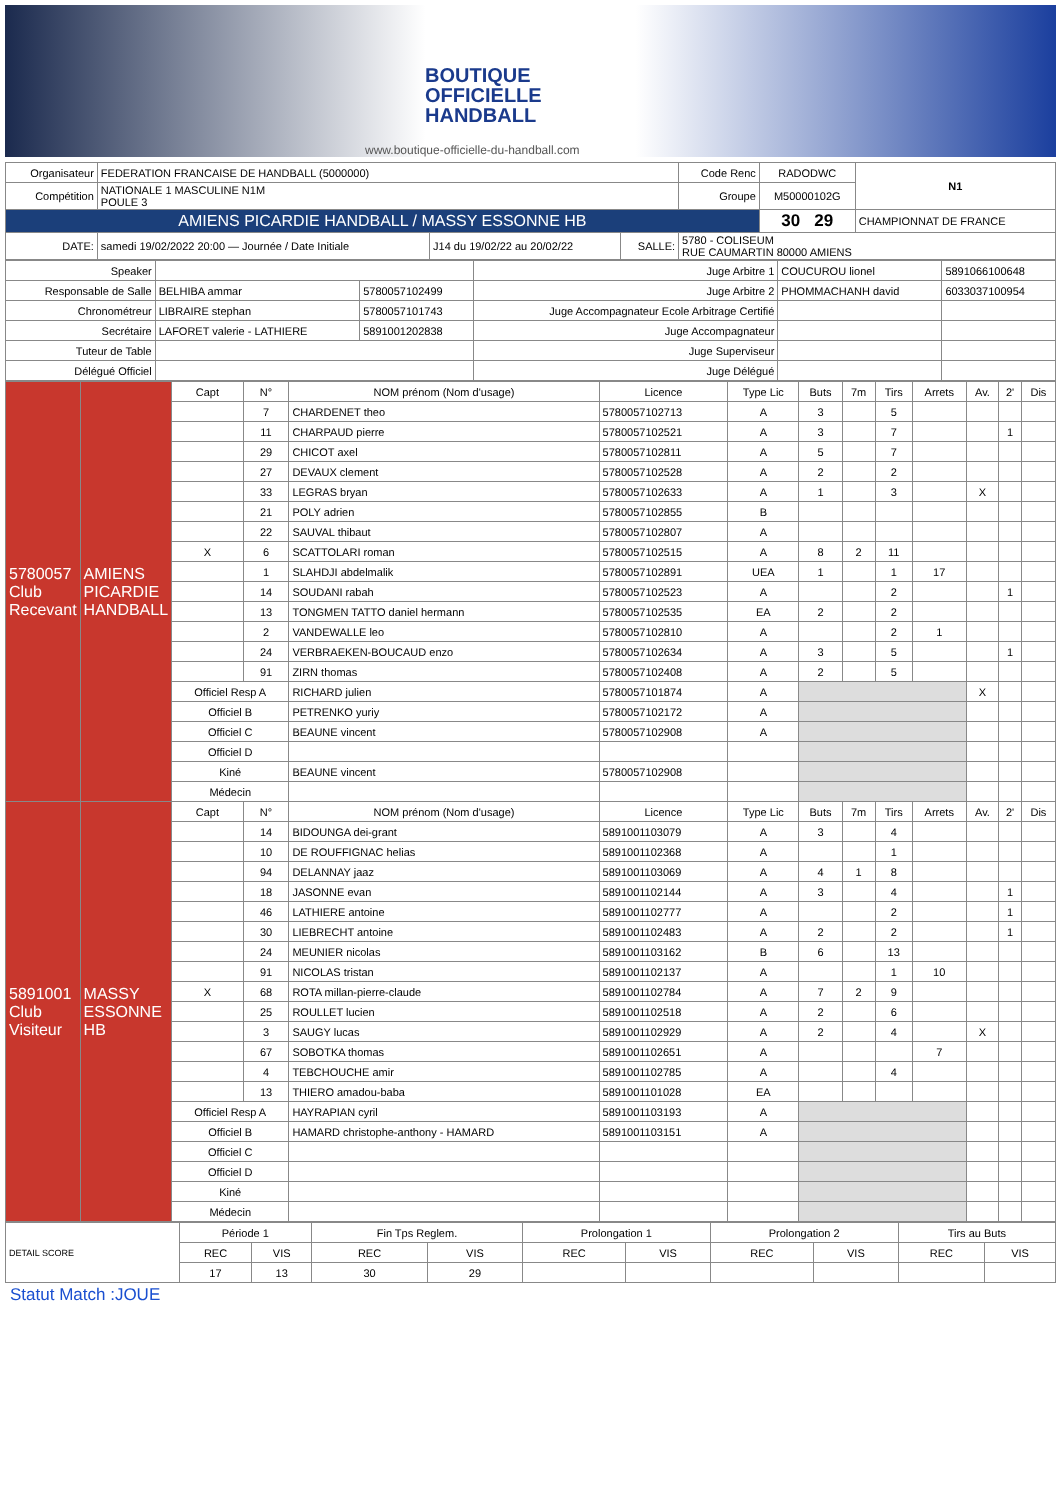BOUTIQUE
OFFICIELLE
HANDBALL
www.boutique-officielle-du-handball.com
| Organisateur | FEDERATION FRANCAISE DE HANDBALL (5000000) | | | Code Renc | RADODWC | N1 |
| Compétition | NATIONALE 1 MASCULINE N1M POULE 3 | | | Groupe | M50000102G | |
| AMIENS PICARDIE HANDBALL / MASSY ESSONNE HB | | | | | 30 29 | CHAMPIONNAT DE FRANCE |
| DATE: | samedi 19/02/2022 20:00 — Journée / Date Initiale | J14 du 19/02/22 au 20/02/22 | SALLE: | 5780 - COLISEUM RUE CAUMARTIN 80000 AMIENS | | |
| Speaker | | | Juge Arbitre 1 | COUCUROU lionel | 5891066100648 |
| Responsable de Salle | BELHIBA ammar | 5780057102499 | Juge Arbitre 2 | PHOMMACHANH david | 6033037100954 |
| Chronométreur | LIBRAIRE stephan | 5780057101743 | Juge Accompagnateur Ecole Arbitrage Certifié | | |
| Secrétaire | LAFORET valerie - LATHIERE | 5891001202838 | Juge Accompagnateur | | |
| Tuteur de Table | | | Juge Superviseur | | |
| Délégué Officiel | | | Juge Délégué | | |
| 5780057 Club Recevant | AMIENS PICARDIE HANDBALL | Capt | N° | NOM prénom (Nom d'usage) | Licence | Type Lic | Buts | 7m | Tirs | Arrets | Av. | 2' | Dis |
| | | | 7 | CHARDENET theo | 5780057102713 | A | 3 | | 5 | | | | |
| | | | 11 | CHARPAUD pierre | 5780057102521 | A | 3 | | 7 | | | 1 | |
| | | | 29 | CHICOT axel | 5780057102811 | A | 5 | | 7 | | | | |
| | | | 27 | DEVAUX clement | 5780057102528 | A | 2 | | 2 | | | | |
| | | | 33 | LEGRAS bryan | 5780057102633 | A | 1 | | 3 | | X | | |
| | | | 21 | POLY adrien | 5780057102855 | B | | | | | | | |
| | | | 22 | SAUVAL thibaut | 5780057102807 | A | | | | | | | |
| | | X | 6 | SCATTOLARI roman | 5780057102515 | A | 8 | 2 | 11 | | | | |
| | | | 1 | SLAHDJI abdelmalik | 5780057102891 | UEA | 1 | | 1 | 17 | | | |
| | | | 14 | SOUDANI rabah | 5780057102523 | A | | | 2 | | | 1 | |
| | | | 13 | TONGMEN TATTO daniel hermann | 5780057102535 | EA | 2 | | 2 | | | | |
| | | | 2 | VANDEWALLE leo | 5780057102810 | A | | | 2 | 1 | | | |
| | | | 24 | VERBRAEKEN-BOUCAUD enzo | 5780057102634 | A | 3 | | 5 | | | 1 | |
| | | | 91 | ZIRN thomas | 5780057102408 | A | 2 | | 5 | | | | |
| | | Officiel Resp A | | RICHARD julien | 5780057101874 | A | | | | | X | | |
| | | Officiel B | | PETRENKO yuriy | 5780057102172 | A | | | | | | | |
| | | Officiel C | | BEAUNE vincent | 5780057102908 | A | | | | | | | |
| | | Officiel D | | | | | | | | | | | |
| | | Kiné | | BEAUNE vincent | 5780057102908 | | | | | | | | |
| | | Médecin | | | | | | | | | | | |
| 5891001 Club Visiteur | MASSY ESSONNE HB | Capt | N° | NOM prénom (Nom d'usage) | Licence | Type Lic | Buts | 7m | Tirs | Arrets | Av. | 2' | Dis |
| | | | 14 | BIDOUNGA dei-grant | 5891001103079 | A | 3 | | 4 | | | | |
| | | | 10 | DE ROUFFIGNAC helias | 5891001102368 | A | | | 1 | | | | |
| | | | 94 | DELANNAY jaaz | 5891001103069 | A | 4 | 1 | 8 | | | | |
| | | | 18 | JASONNE evan | 5891001102144 | A | 3 | | 4 | | | 1 | |
| | | | 46 | LATHIERE antoine | 5891001102777 | A | | | 2 | | | 1 | |
| | | | 30 | LIEBRECHT antoine | 5891001102483 | A | 2 | | 2 | | | 1 | |
| | | | 24 | MEUNIER nicolas | 5891001103162 | B | 6 | | 13 | | | | |
| | | | 91 | NICOLAS tristan | 5891001102137 | A | | | 1 | 10 | | | |
| | | X | 68 | ROTA millan-pierre-claude | 5891001102784 | A | 7 | 2 | 9 | | | | |
| | | | 25 | ROULLET lucien | 5891001102518 | A | 2 | | 6 | | | | |
| | | | 3 | SAUGY lucas | 5891001102929 | A | 2 | | 4 | | X | | |
| | | | 67 | SOBOTKA thomas | 5891001102651 | A | | | | 7 | | | |
| | | | 4 | TEBCHOUCHE amir | 5891001102785 | A | | | 4 | | | | |
| | | | 13 | THIERO amadou-baba | 5891001101028 | EA | | | | | | | |
| | | Officiel Resp A | | HAYRAPIAN cyril | 5891001103193 | A | | | | | | | |
| | | Officiel B | | HAMARD christophe-anthony - HAMARD | 5891001103151 | A | | | | | | | |
| | | Officiel C | | | | | | | | | | | |
| | | Officiel D | | | | | | | | | | | |
| | | Kiné | | | | | | | | | | | |
| | | Médecin | | | | | | | | | | | |
| DETAIL SCORE | Période 1 | | Fin Tps Reglem. | | Prolongation 1 | | Prolongation 2 | | Tirs au Buts | |
| | REC | VIS | REC | VIS | REC | VIS | REC | VIS | REC | VIS |
| | 17 | 13 | 30 | 29 | | | | | | |
Statut Match :JOUE